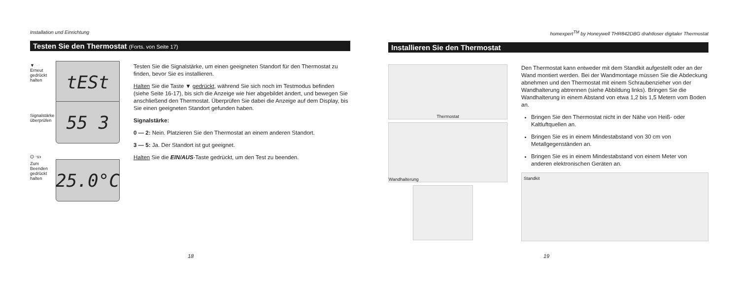Installation und Einrichtung
Testen Sie den Thermostat (Forts. von Seite 17)
▼ ☜
Erneut gedrückt halten
tESt
Signalstärke überprüfen
55 3
⏻ ☜
Zum Beenden gedrückt halten
25.0°C
Testen Sie die Signalstärke, um einen geeigneten Standort für den Thermostat zu finden, bevor Sie es installieren.
Halten Sie die Taste ▼ gedrückt, während Sie sich noch im Testmodus befinden (siehe Seite 16-17), bis sich die Anzeige wie hier abgebildet ändert, und bewegen Sie anschließend den Thermostat. Überprüfen Sie dabei die Anzeige auf dem Display, bis Sie einen geeigneten Standort gefunden haben.
Signalstärke:
0 — 2: Nein. Platzieren Sie den Thermostat an einem anderen Standort.
3 — 5: Ja. Der Standort ist gut geeignet.
Halten Sie die EIN/AUS-Taste gedrückt, um den Test zu beenden.
18
homexpert<sup>TM</sup> by Honeywell THR842DBG drahtloser digitaler Thermostat
Installieren Sie den Thermostat
Thermostat
Wandhalterung
Den Thermostat kann entweder mit dem Standkit aufgestellt oder an der Wand montiert werden. Bei der Wandmontage müssen Sie die Abdeckung abnehmen und den Thermostat mit einem Schraubenzieher von der Wandhalterung abtrennen (siehe Abbildung links). Bringen Sie die Wandhalterung in einem Abstand von etwa 1,2 bis 1,5 Metern vom Boden an.
Bringen Sie den Thermostat nicht in der Nähe von Heiß- oder Kaltluftquellen an.
Bringen Sie es in einem Mindestabstand von 30 cm von Metallgegenständen an.
Bringen Sie es in einem Mindestabstand von einem Meter von anderen elektronischen Geräten an.
Standkit
19